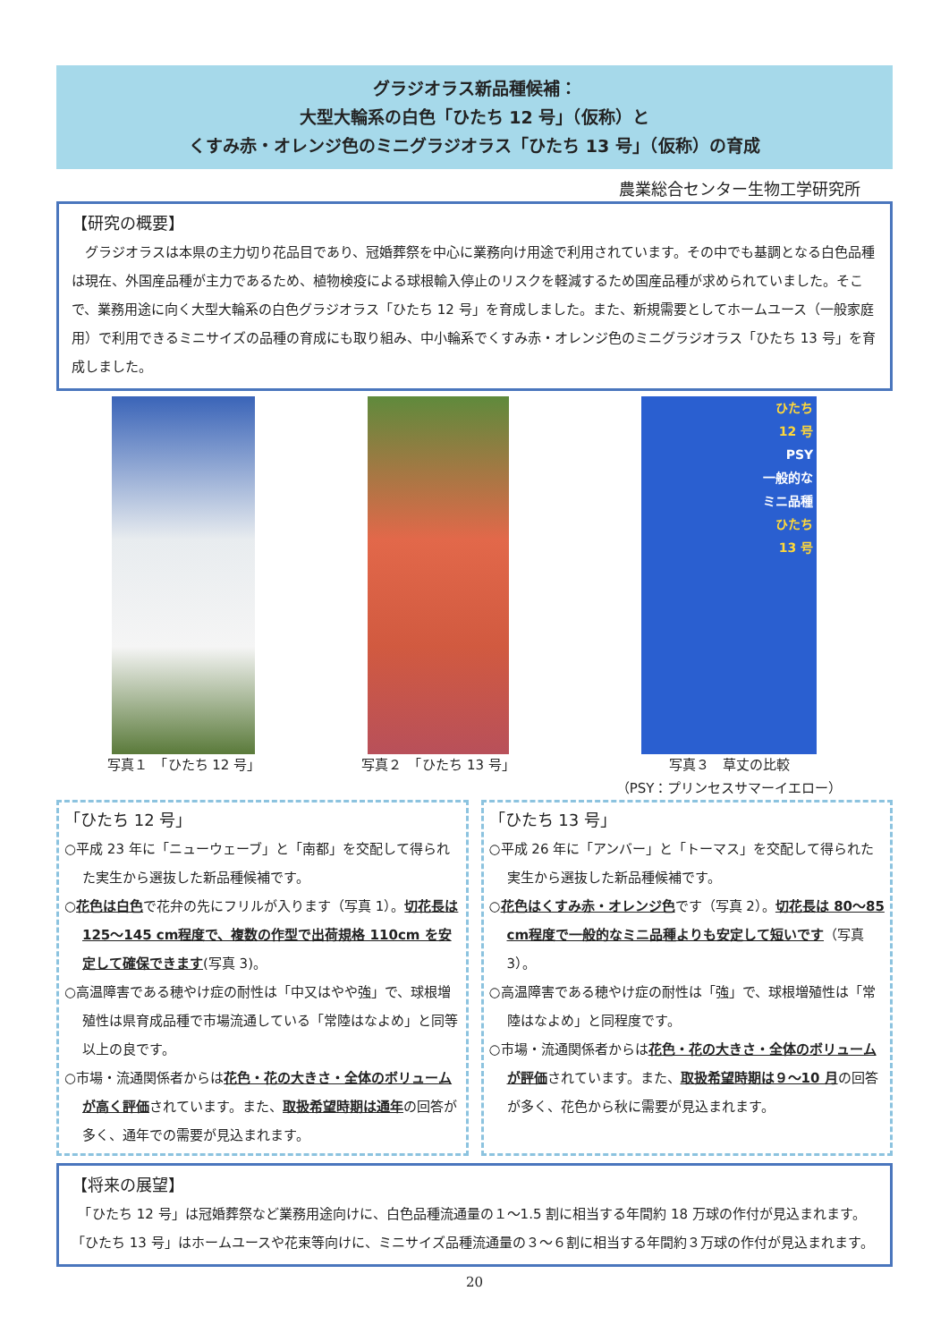グラジオラス新品種候補：
大型大輪系の白色「ひたち 12 号」（仮称）と
くすみ赤・オレンジ色のミニグラジオラス「ひたち 13 号」（仮称）の育成
農業総合センター生物工学研究所
【研究の概要】
　グラジオラスは本県の主力切り花品目であり、冠婚葬祭を中心に業務向け用途で利用されています。その中でも基調となる白色品種は現在、外国産品種が主力であるため、植物検疫による球根輸入停止のリスクを軽減するため国産品種が求められていました。そこで、業務用途に向く大型大輪系の白色グラジオラス「ひたち 12 号」を育成しました。また、新規需要としてホームユース（一般家庭用）で利用できるミニサイズの品種の育成にも取り組み、中小輪系でくすみ赤・オレンジ色のミニグラジオラス「ひたち 13 号」を育成しました。
写真１　「ひたち 12 号」 写真２　「ひたち 13 号」
ひたち
12 号
PSY
一般的な
ミニ品種
ひたち
13 号
写真３　草丈の比較
（PSY：プリンセスサマーイエロー）
「ひたち 12 号」
○平成 23 年に「ニューウェーブ」と「南都」を交配して得られた実生から選抜した新品種候補です。
○花色は白色で花弁の先にフリルが入ります（写真 1）。切花長は 125～145 cm程度で、複数の作型で出荷規格 110cm を安定して確保できます(写真 3)。
○高温障害である穂やけ症の耐性は「中又はやや強」で、球根増殖性は県育成品種で市場流通している「常陸はなよめ」と同等以上の良です。
○市場・流通関係者からは花色・花の大きさ・全体のボリュームが高く評価されています。また、取扱希望時期は通年の回答が多く、通年での需要が見込まれます。
「ひたち 13 号」
○平成 26 年に「アンバー」と「トーマス」を交配して得られた実生から選抜した新品種候補です。
○花色はくすみ赤・オレンジ色です（写真 2）。切花長は 80～85 cm程度で一般的なミニ品種よりも安定して短いです（写真 3）。
○高温障害である穂やけ症の耐性は「強」で、球根増殖性は「常陸はなよめ」と同程度です。
○市場・流通関係者からは花色・花の大きさ・全体のボリュームが評価されています。また、取扱希望時期は９～10 月の回答が多く、花色から秋に需要が見込まれます。
【将来の展望】
　「ひたち 12 号」は冠婚葬祭など業務用途向けに、白色品種流通量の１～1.5 割に相当する年間約 18 万球の作付が見込まれます。「ひたち 13 号」はホームユースや花束等向けに、ミニサイズ品種流通量の３～６割に相当する年間約３万球の作付が見込まれます。
20